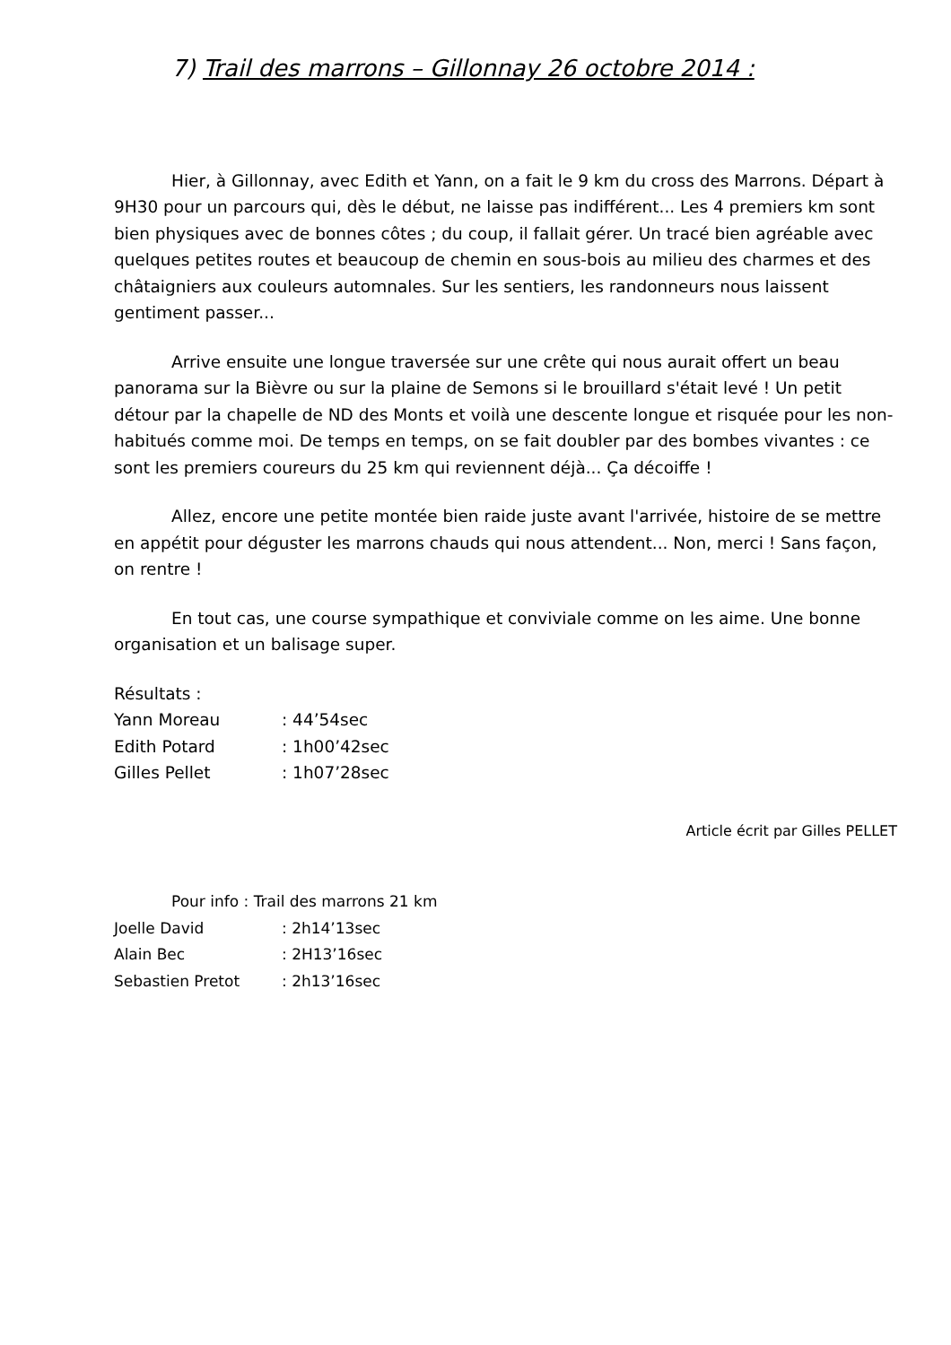7) Trail des marrons – Gillonnay 26 octobre 2014 :
Hier, à Gillonnay, avec Edith et Yann, on a fait le 9 km du cross des Marrons. Départ à 9H30 pour un parcours qui, dès le début, ne laisse pas indifférent... Les 4 premiers km sont bien physiques avec de bonnes côtes ; du coup, il fallait gérer. Un tracé bien agréable avec quelques petites routes et beaucoup de chemin en sous-bois au milieu des charmes et des châtaigniers aux couleurs automnales. Sur les sentiers, les randonneurs nous laissent gentiment passer...
Arrive ensuite une longue traversée sur une crête qui nous aurait offert un beau panorama sur la Bièvre ou sur la plaine de Semons si le brouillard s'était levé ! Un petit détour par la chapelle de ND des Monts et voilà une descente longue et risquée pour les non-habitués comme moi. De temps en temps, on se fait doubler par des bombes vivantes : ce sont les premiers coureurs du 25 km qui reviennent déjà... Ça décoiffe !
Allez, encore une petite montée bien raide juste avant l'arrivée, histoire de se mettre en appétit pour déguster les marrons chauds qui nous attendent... Non, merci ! Sans façon, on rentre !
En tout cas, une course sympathique et conviviale comme on les aime. Une bonne organisation et un balisage super.
Résultats :
| Yann Moreau | : 44’54sec |
| Edith Potard | : 1h00’42sec |
| Gilles Pellet | : 1h07’28sec |
Article écrit par Gilles PELLET
Pour info : Trail des marrons 21 km
| Joelle David | : 2h14’13sec |
| Alain Bec | : 2H13’16sec |
| Sebastien Pretot | : 2h13’16sec |